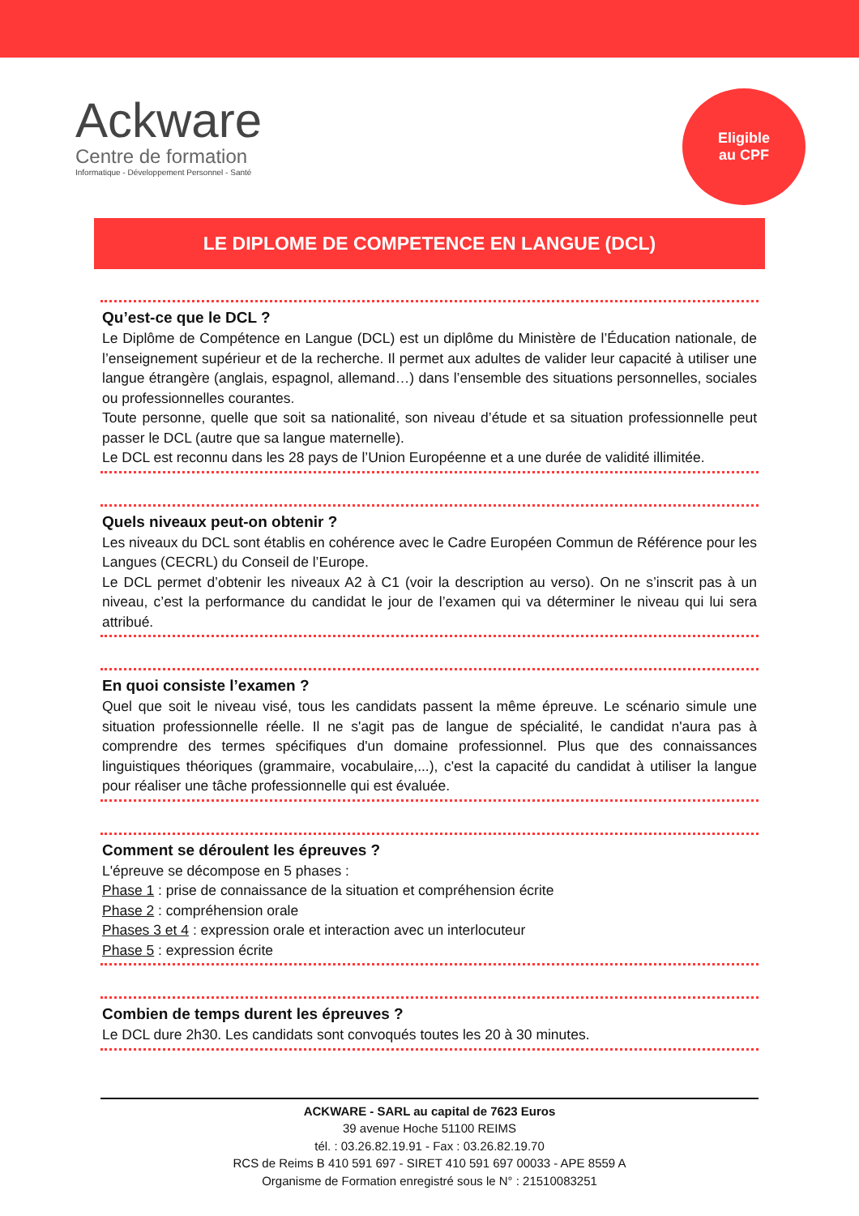Ackware
Centre de formation
Informatique - Développement Personnel - Santé
Eligible
au CPF
LE DIPLOME DE COMPETENCE EN LANGUE (DCL)
Qu’est-ce que le DCL ?
Le Diplôme de Compétence en Langue (DCL) est un diplôme du Ministère de l’Éducation nationale, de l’enseignement supérieur et de la recherche. Il permet aux adultes de valider leur capacité à utiliser une langue étrangère (anglais, espagnol, allemand…) dans l’ensemble des situations personnelles, sociales ou professionnelles courantes.
Toute personne, quelle que soit sa nationalité, son niveau d’étude et sa situation professionnelle peut passer le DCL (autre que sa langue maternelle).
Le DCL est reconnu dans les 28 pays de l’Union Européenne et a une durée de validité illimitée.
Quels niveaux peut-on obtenir ?
Les niveaux du DCL sont établis en cohérence avec le Cadre Européen Commun de Référence pour les Langues (CECRL) du Conseil de l’Europe.
Le DCL permet d’obtenir les niveaux A2 à C1 (voir la description au verso). On ne s’inscrit pas à un niveau, c’est la performance du candidat le jour de l’examen qui va déterminer le niveau qui lui sera attribué.
En quoi consiste l’examen ?
Quel que soit le niveau visé, tous les candidats passent la même épreuve. Le scénario simule une situation professionnelle réelle. Il ne s'agit pas de langue de spécialité, le candidat n'aura pas à comprendre des termes spécifiques d'un domaine professionnel. Plus que des connaissances linguistiques théoriques (grammaire, vocabulaire,...), c'est la capacité du candidat à utiliser la langue pour réaliser une tâche professionnelle qui est évaluée.
Comment se déroulent les épreuves ?
L'épreuve se décompose en 5 phases :
Phase 1 : prise de connaissance de la situation et compréhension écrite
Phase 2 : compréhension orale
Phases 3 et 4 : expression orale et interaction avec un interlocuteur
Phase 5 : expression écrite
Combien de temps durent les épreuves ?
Le DCL dure 2h30. Les candidats sont convoqués toutes les 20 à 30 minutes.
ACKWARE - SARL au capital de 7623 Euros
39 avenue Hoche 51100 REIMS
tél. : 03.26.82.19.91 - Fax : 03.26.82.19.70
RCS de Reims B 410 591 697 - SIRET 410 591 697 00033 - APE 8559 A
Organisme de Formation enregistré sous le N° : 21510083251